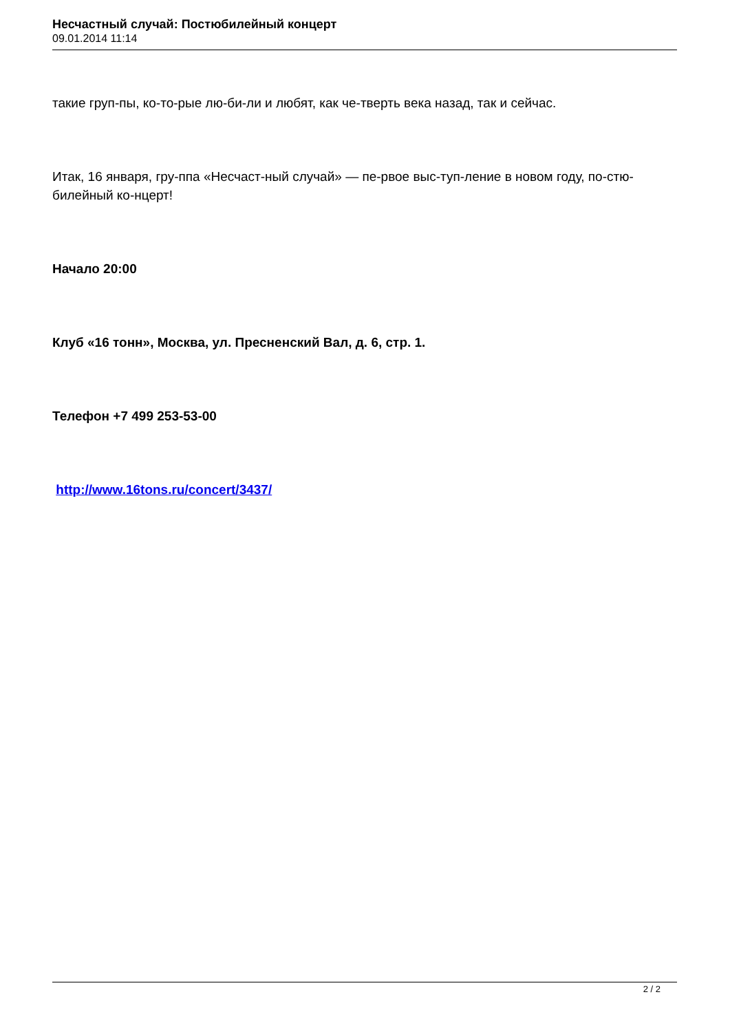Несчастный случай: Постюбилейный концерт
09.01.2014 11:14
такие груп-пы, ко-то-рые лю-би-ли и любят, как че-тверть века назад, так и сейчас.
Итак, 16 января, гру-ппа «Несчаст-ный случай» — пе-рвое выс-туп-ление в новом году, по-стю-билейный ко-нцерт!
Начало 20:00
Клуб «16 тонн», Москва, ул. Пресненский Вал, д. 6, стр. 1.
Телефон +7 499 253-53-00
http://www.16tons.ru/concert/3437/
2 / 2